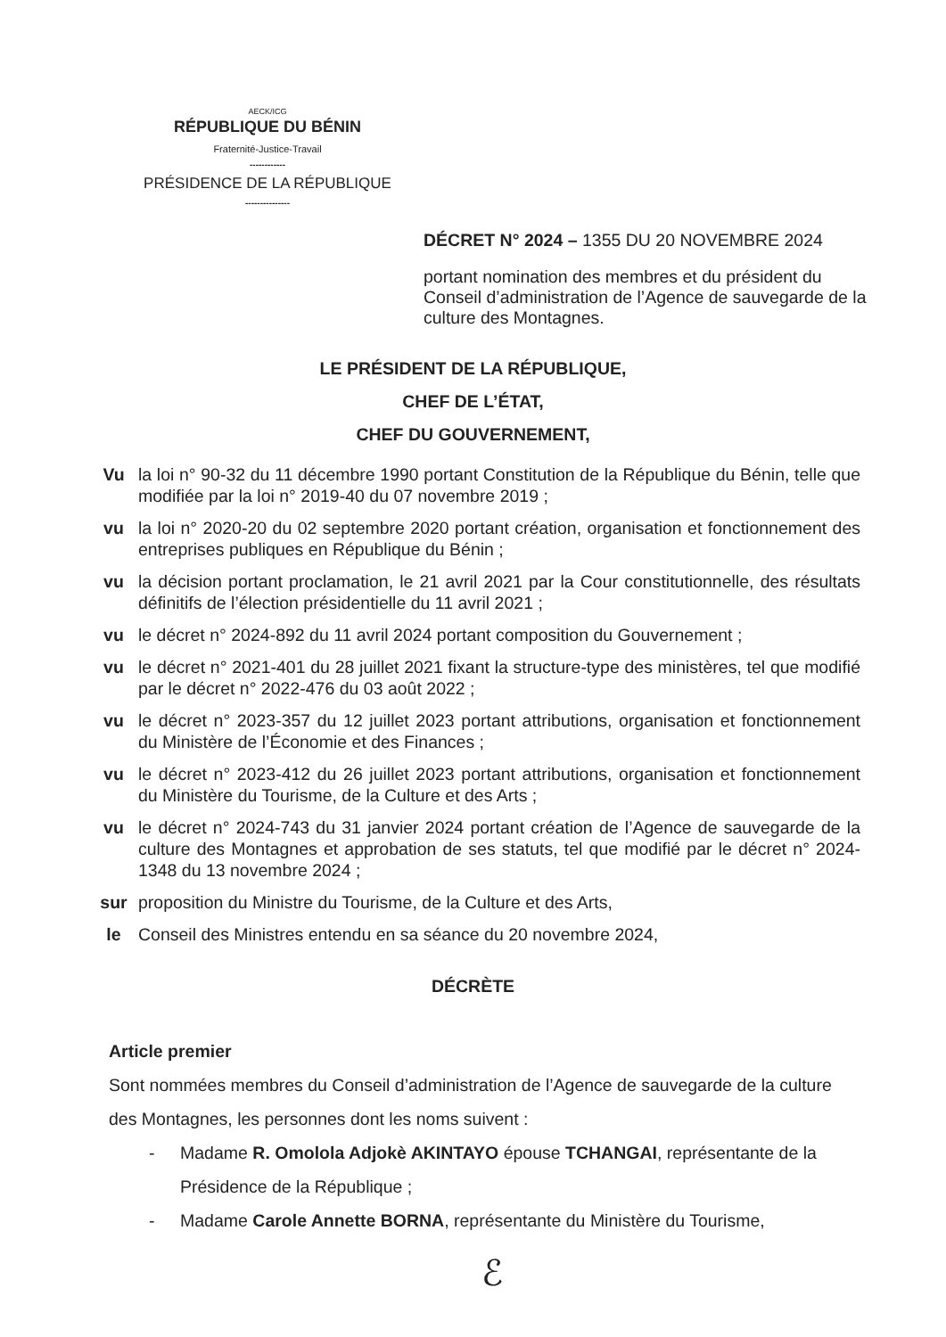AECK/ICG
RÉPUBLIQUE DU BÉNIN
Fraternité-Justice-Travail
------------
PRÉSIDENCE DE LA RÉPUBLIQUE
---------------
DÉCRET N° 2024 – 1355 DU 20 NOVEMBRE 2024
portant nomination des membres et du président du Conseil d’administration de l’Agence de sauvegarde de la culture des Montagnes.
LE PRÉSIDENT DE LA RÉPUBLIQUE,
CHEF DE L’ÉTAT,
CHEF DU GOUVERNEMENT,
Vu la loi n° 90-32 du 11 décembre 1990 portant Constitution de la République du Bénin, telle que modifiée par la loi n° 2019-40 du 07 novembre 2019 ;
vu la loi n° 2020-20 du 02 septembre 2020 portant création, organisation et fonctionnement des entreprises publiques en République du Bénin ;
vu la décision portant proclamation, le 21 avril 2021 par la Cour constitutionnelle, des résultats définitifs de l’élection présidentielle du 11 avril 2021 ;
vu le décret n° 2024-892 du 11 avril 2024 portant composition du Gouvernement ;
vu le décret n° 2021-401 du 28 juillet 2021 fixant la structure-type des ministères, tel que modifié par le décret n° 2022-476 du 03 août 2022 ;
vu le décret n° 2023-357 du 12 juillet 2023 portant attributions, organisation et fonctionnement du Ministère de l’Économie et des Finances ;
vu le décret n° 2023-412 du 26 juillet 2023 portant attributions, organisation et fonctionnement du Ministère du Tourisme, de la Culture et des Arts ;
vu le décret n° 2024-743 du 31 janvier 2024 portant création de l’Agence de sauvegarde de la culture des Montagnes et approbation de ses statuts, tel que modifié par le décret n° 2024-1348 du 13 novembre 2024 ;
sur proposition du Ministre du Tourisme, de la Culture et des Arts,
le Conseil des Ministres entendu en sa séance du 20 novembre 2024,
DÉCRÈTE
Article premier
Sont nommées membres du Conseil d’administration de l’Agence de sauvegarde de la culture des Montagnes, les personnes dont les noms suivent :
- Madame R. Omolola Adjokè AKINTAYO épouse TCHANGAI, représentante de la Présidence de la République ;
- Madame Carole Annette BORNA, représentante du Ministère du Tourisme,
ℰ